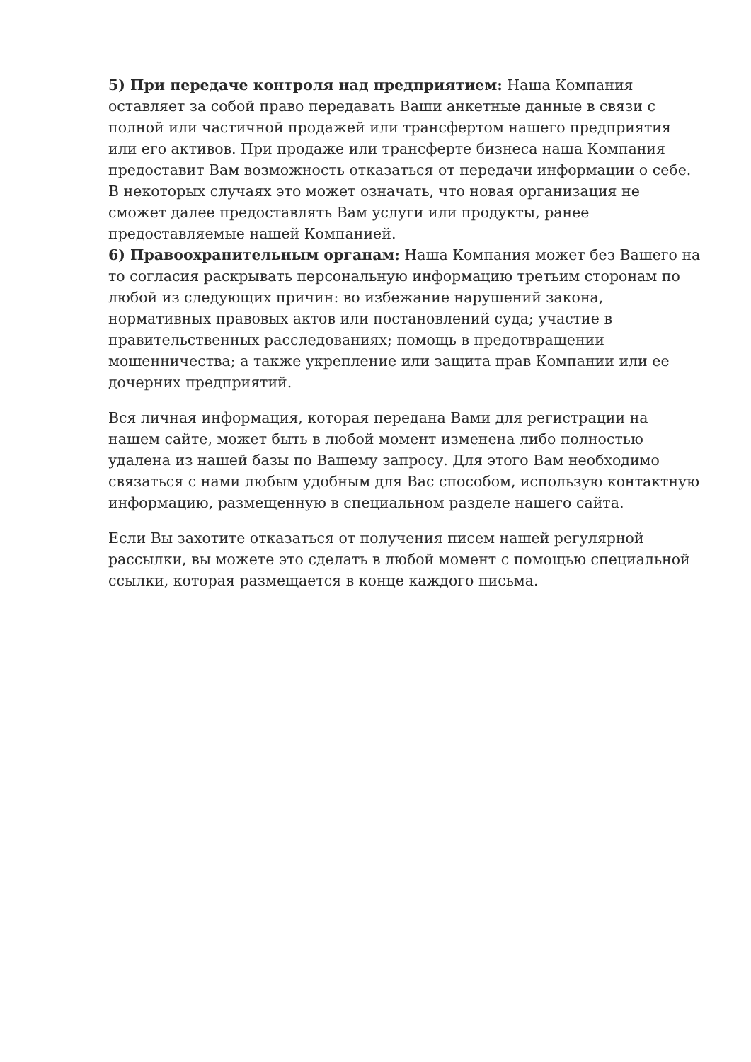5) При передаче контроля над предприятием: Наша Компания оставляет за собой право передавать Ваши анкетные данные в связи с полной или частичной продажей или трансфертом нашего предприятия или его активов. При продаже или трансферте бизнеса наша Компания предоставит Вам возможность отказаться от передачи информации о себе. В некоторых случаях это может означать, что новая организация не сможет далее предоставлять Вам услуги или продукты, ранее предоставляемые нашей Компанией.
6) Правоохранительным органам: Наша Компания может без Вашего на то согласия раскрывать персональную информацию третьим сторонам по любой из следующих причин: во избежание нарушений закона, нормативных правовых актов или постановлений суда; участие в правительственных расследованиях; помощь в предотвращении мошенничества; а также укрепление или защита прав Компании или ее дочерних предприятий.
Вся личная информация, которая передана Вами для регистрации на нашем сайте, может быть в любой момент изменена либо полностью удалена из нашей базы по Вашему запросу. Для этого Вам необходимо связаться с нами любым удобным для Вас способом, использую контактную информацию, размещенную в специальном разделе нашего сайта.
Если Вы захотите отказаться от получения писем нашей регулярной рассылки, вы можете это сделать в любой момент с помощью специальной ссылки, которая размещается в конце каждого письма.